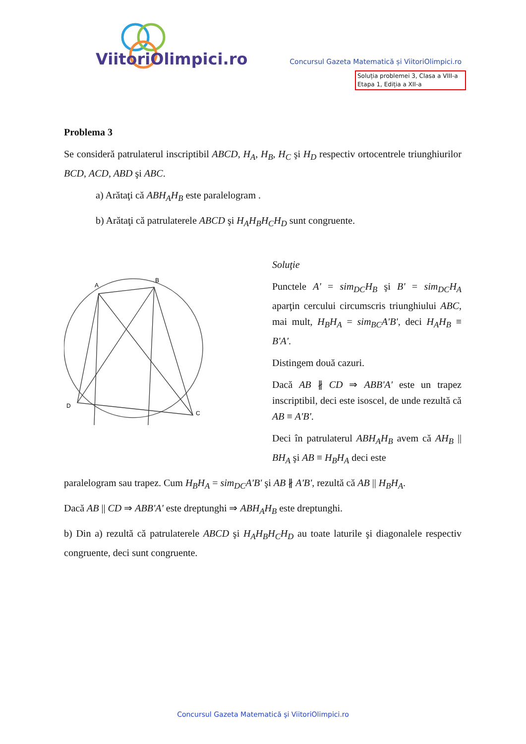ViitoriOlimpici.ro
Concursul Gazeta Matematică și ViitoriOlimpici.ro
Soluția problemei 3, Clasa a VIII-a
Etapa 1, Ediția a XII-a
Problema 3
Se consideră patrulaterul inscriptibil ABCD, H<sub>A</sub>, H<sub>B</sub>, H<sub>C</sub> şi H<sub>D</sub> respectiv ortocentrele triunghiurilor BCD, ACD, ABD şi ABC.
a) Arătaţi că ABH<sub>A</sub>H<sub>B</sub> este paralelogram .
b) Arătaţi că patrulaterele ABCD şi H<sub>A</sub>H<sub>B</sub>H<sub>C</sub>H<sub>D</sub> sunt congruente.
A
B
C
D
Soluţie
Punctele A' = sim<sub>DC</sub>H<sub>B</sub> şi B' = sim<sub>DC</sub>H<sub>A</sub> aparţin cercului circumscris triunghiului ABC, mai mult, H<sub>B</sub>H<sub>A</sub> = sim<sub>BC</sub>A'B', deci H<sub>A</sub>H<sub>B</sub> ≡ B'A'.
Distingem două cazuri.
Dacă AB ∦ CD ⇒ ABB'A' este un trapez inscriptibil, deci este isoscel, de unde rezultă că AB ≡ A'B'.
Deci în patrulaterul ABH<sub>A</sub>H<sub>B</sub> avem că AH<sub>B</sub> || BH<sub>A</sub> şi AB ≡ H<sub>B</sub>H<sub>A</sub> deci este
paralelogram sau trapez. Cum H<sub>B</sub>H<sub>A</sub> = sim<sub>DC</sub>A'B' şi AB ∦ A'B', rezultă că AB || H<sub>B</sub>H<sub>A</sub>.
Dacă AB || CD ⇒ ABB'A' este dreptunghi ⇒ ABH<sub>A</sub>H<sub>B</sub> este dreptunghi.
b) Din a) rezultă că patrulaterele ABCD şi H<sub>A</sub>H<sub>B</sub>H<sub>C</sub>H<sub>D</sub> au toate laturile şi diagonalele respectiv congruente, deci sunt congruente.
Concursul Gazeta Matematică şi ViitoriOlimpici.ro